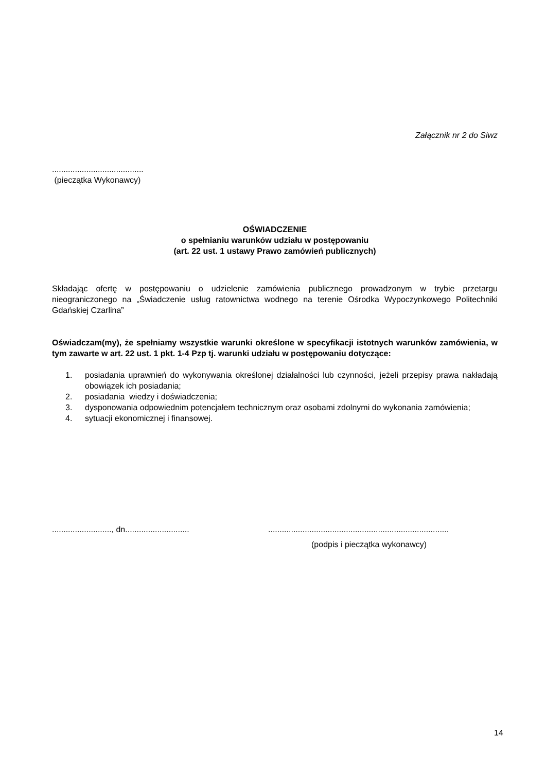Załącznik nr 2 do Siwz
........................................
(pieczątka Wykonawcy)
OŚWIADCZENIE
o spełnianiu warunków udziału w postępowaniu
(art. 22 ust. 1 ustawy Prawo zamówień publicznych)
Składając ofertę w postępowaniu o udzielenie zamówienia publicznego prowadzonym w trybie przetargu nieograniczonego na „Świadczenie usług ratownictwa wodnego na terenie Ośrodka Wypoczynkowego Politechniki Gdańskiej Czarlina”
Oświadczam(my), że spełniamy wszystkie warunki określone w specyfikacji istotnych warunków zamówienia, w tym zawarte w art. 22 ust. 1 pkt. 1-4 Pzp tj. warunki udziału w postępowaniu dotyczące:
1. posiadania uprawnień do wykonywania określonej działalności lub czynności, jeżeli przepisy prawa nakładają obowiązek ich posiadania;
2. posiadania wiedzy i doświadczenia;
3. dysponowania odpowiednim potencjałem technicznym oraz osobami zdolnymi do wykonania zamówienia;
4. sytuacji ekonomicznej i finansowej.
.........................., dn...........................................................................................................
(podpis i pieczątka wykonawcy)
14